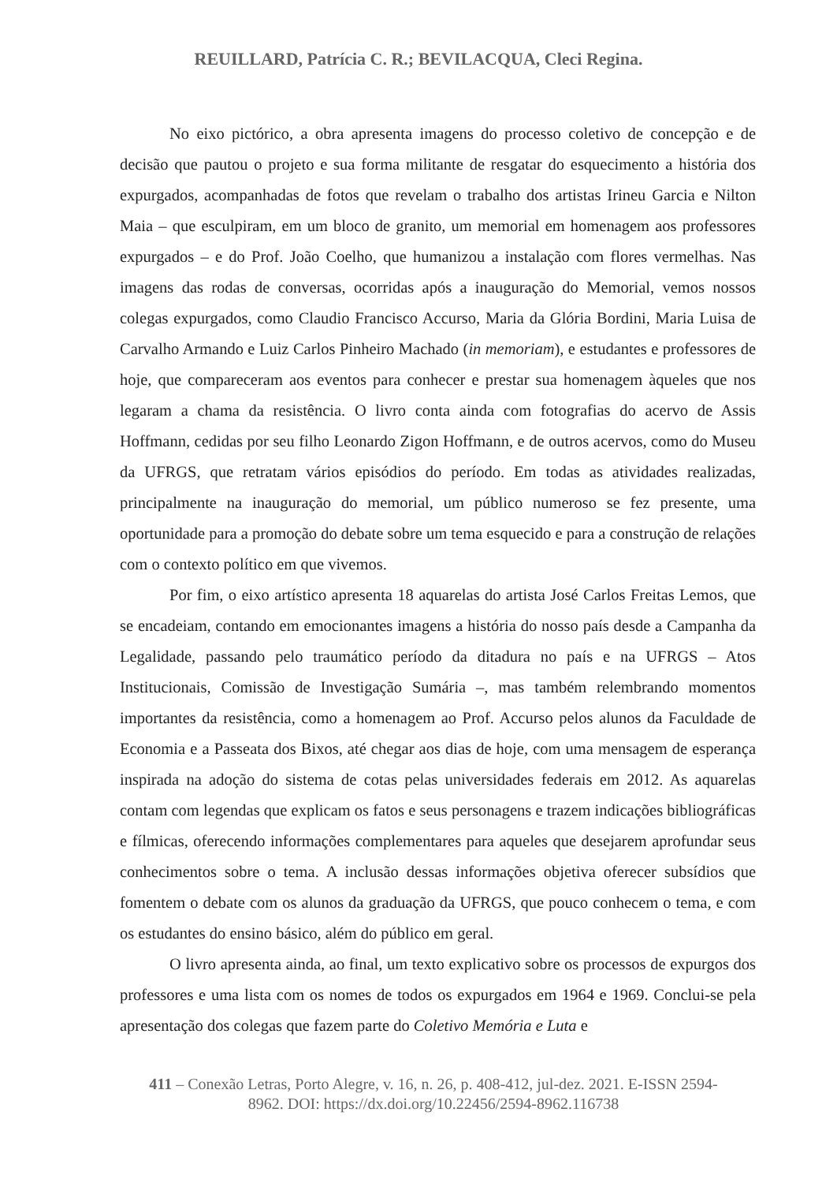REUILLARD, Patrícia C. R.; BEVILACQUA, Cleci Regina.
No eixo pictórico, a obra apresenta imagens do processo coletivo de concepção e de decisão que pautou o projeto e sua forma militante de resgatar do esquecimento a história dos expurgados, acompanhadas de fotos que revelam o trabalho dos artistas Irineu Garcia e Nilton Maia – que esculpiram, em um bloco de granito, um memorial em homenagem aos professores expurgados – e do Prof. João Coelho, que humanizou a instalação com flores vermelhas. Nas imagens das rodas de conversas, ocorridas após a inauguração do Memorial, vemos nossos colegas expurgados, como Claudio Francisco Accurso, Maria da Glória Bordini, Maria Luisa de Carvalho Armando e Luiz Carlos Pinheiro Machado (in memoriam), e estudantes e professores de hoje, que compareceram aos eventos para conhecer e prestar sua homenagem àqueles que nos legaram a chama da resistência. O livro conta ainda com fotografias do acervo de Assis Hoffmann, cedidas por seu filho Leonardo Zigon Hoffmann, e de outros acervos, como do Museu da UFRGS, que retratam vários episódios do período. Em todas as atividades realizadas, principalmente na inauguração do memorial, um público numeroso se fez presente, uma oportunidade para a promoção do debate sobre um tema esquecido e para a construção de relações com o contexto político em que vivemos.
Por fim, o eixo artístico apresenta 18 aquarelas do artista José Carlos Freitas Lemos, que se encadeiam, contando em emocionantes imagens a história do nosso país desde a Campanha da Legalidade, passando pelo traumático período da ditadura no país e na UFRGS – Atos Institucionais, Comissão de Investigação Sumária –, mas também relembrando momentos importantes da resistência, como a homenagem ao Prof. Accurso pelos alunos da Faculdade de Economia e a Passeata dos Bixos, até chegar aos dias de hoje, com uma mensagem de esperança inspirada na adoção do sistema de cotas pelas universidades federais em 2012. As aquarelas contam com legendas que explicam os fatos e seus personagens e trazem indicações bibliográficas e fílmicas, oferecendo informações complementares para aqueles que desejarem aprofundar seus conhecimentos sobre o tema. A inclusão dessas informações objetiva oferecer subsídios que fomentem o debate com os alunos da graduação da UFRGS, que pouco conhecem o tema, e com os estudantes do ensino básico, além do público em geral.
O livro apresenta ainda, ao final, um texto explicativo sobre os processos de expurgos dos professores e uma lista com os nomes de todos os expurgados em 1964 e 1969. Conclui-se pela apresentação dos colegas que fazem parte do Coletivo Memória e Luta e
411 – Conexão Letras, Porto Alegre, v. 16, n. 26, p. 408-412, jul-dez. 2021. E-ISSN 2594-8962. DOI: https://dx.doi.org/10.22456/2594-8962.116738